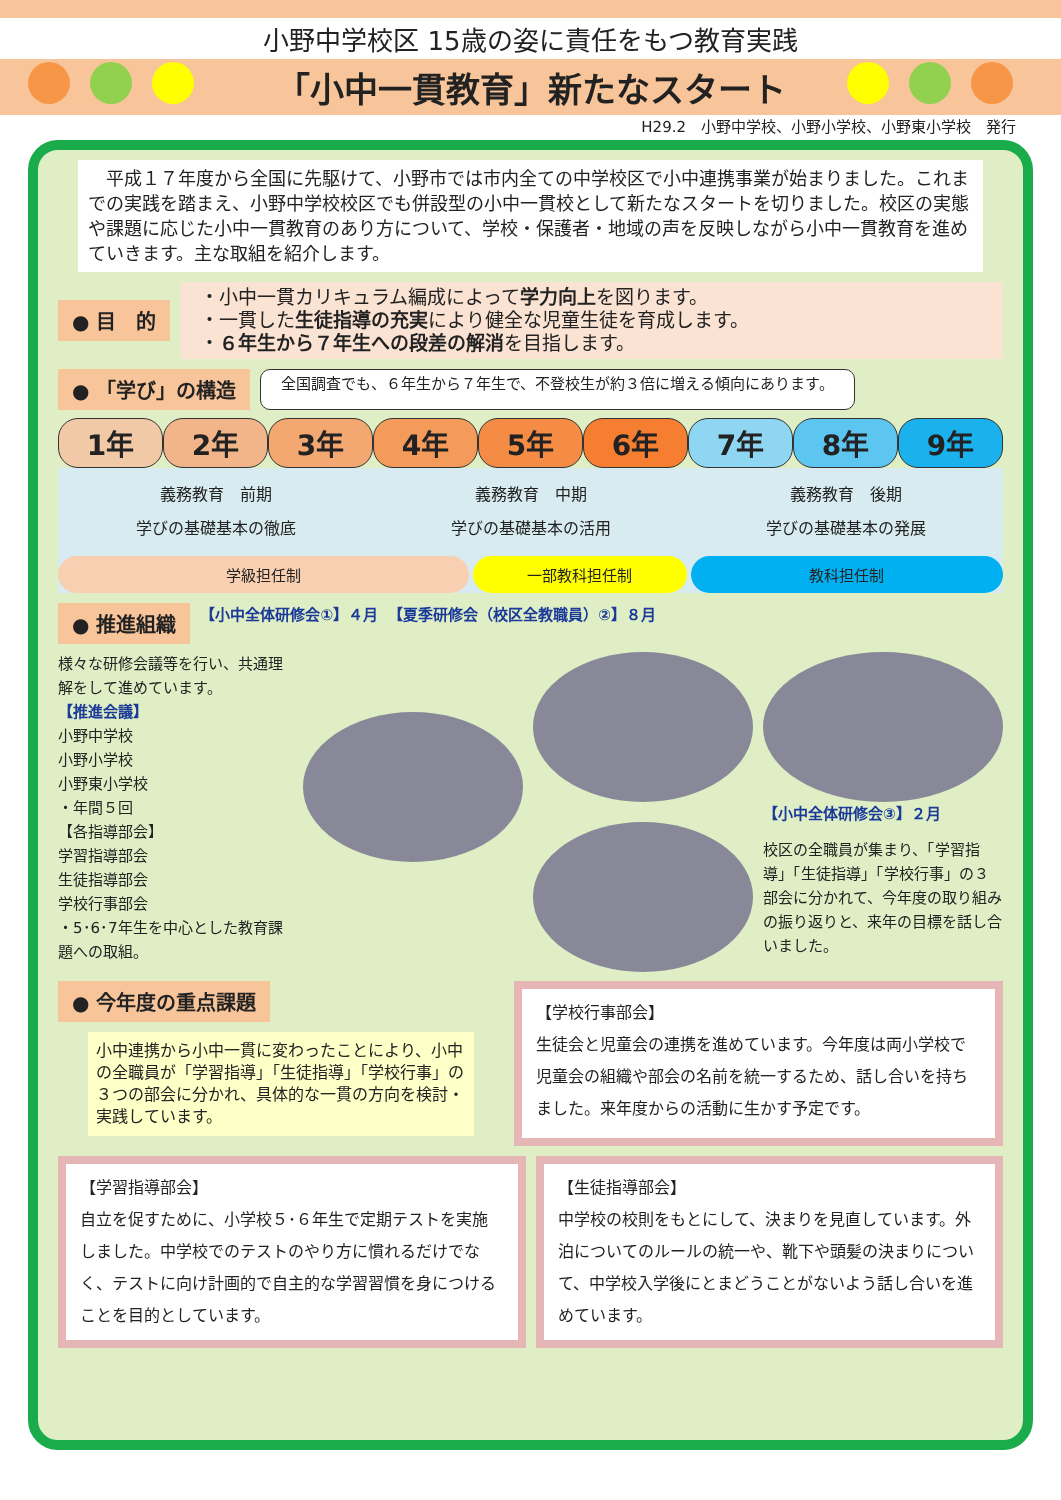小野中学校区 15歳の姿に責任をもつ教育実践
「小中一貫教育」新たなスタート
H29.2　小野中学校、小野小学校、小野東小学校　発行
　平成１７年度から全国に先駆けて、小野市では市内全ての中学校区で小中連携事業が始まりました。これまでの実践を踏まえ、小野中学校校区でも併設型の小中一貫校として新たなスタートを切りました。校区の実態や課題に応じた小中一貫教育のあり方について、学校・保護者・地域の声を反映しながら小中一貫教育を進めていきます。主な取組を紹介します。
● 目　的
・小中一貫カリキュラム編成によって学力向上を図ります。
・一貫した生徒指導の充実により健全な児童生徒を育成します。
・６年生から７年生への段差の解消を目指します。
● 「学び」の構造
全国調査でも、６年生から７年生で、不登校生が約３倍に増える傾向にあります。
1年 2年 3年 4年 5年 6年 7年 8年 9年
義務教育　前期
学びの基礎基本の徹底
義務教育　中期
学びの基礎基本の活用
義務教育　後期
学びの基礎基本の発展
学級担任制 一部教科担任制 教科担任制
● 推進組織 【小中全体研修会①】４月 【夏季研修会（校区全教職員）②】８月
様々な研修会議等を行い、共通理解をして進めています。
【推進会議】
小野中学校
小野小学校
小野東小学校
・年間５回
【各指導部会】
学習指導部会
生徒指導部会
学校行事部会
・5･6･7年生を中心とした教育課題への取組。
【小中全体研修会③】２月
校区の全職員が集まり、「学習指導」「生徒指導」「学校行事」の３部会に分かれて、今年度の取り組みの振り返りと、来年の目標を話し合いました。
● 今年度の重点課題
小中連携から小中一貫に変わったことにより、小中の全職員が「学習指導」「生徒指導」「学校行事」の３つの部会に分かれ、具体的な一貫の方向を検討・実践しています。
【学校行事部会】
生徒会と児童会の連携を進めています。今年度は両小学校で児童会の組織や部会の名前を統一するため、話し合いを持ちました。来年度からの活動に生かす予定です。
【学習指導部会】
自立を促すために、小学校５･６年生で定期テストを実施しました。中学校でのテストのやり方に慣れるだけでなく、テストに向け計画的で自主的な学習習慣を身につけることを目的としています。
【生徒指導部会】
中学校の校則をもとにして、決まりを見直しています。外泊についてのルールの統一や、靴下や頭髪の決まりについて、中学校入学後にとまどうことがないよう話し合いを進めています。